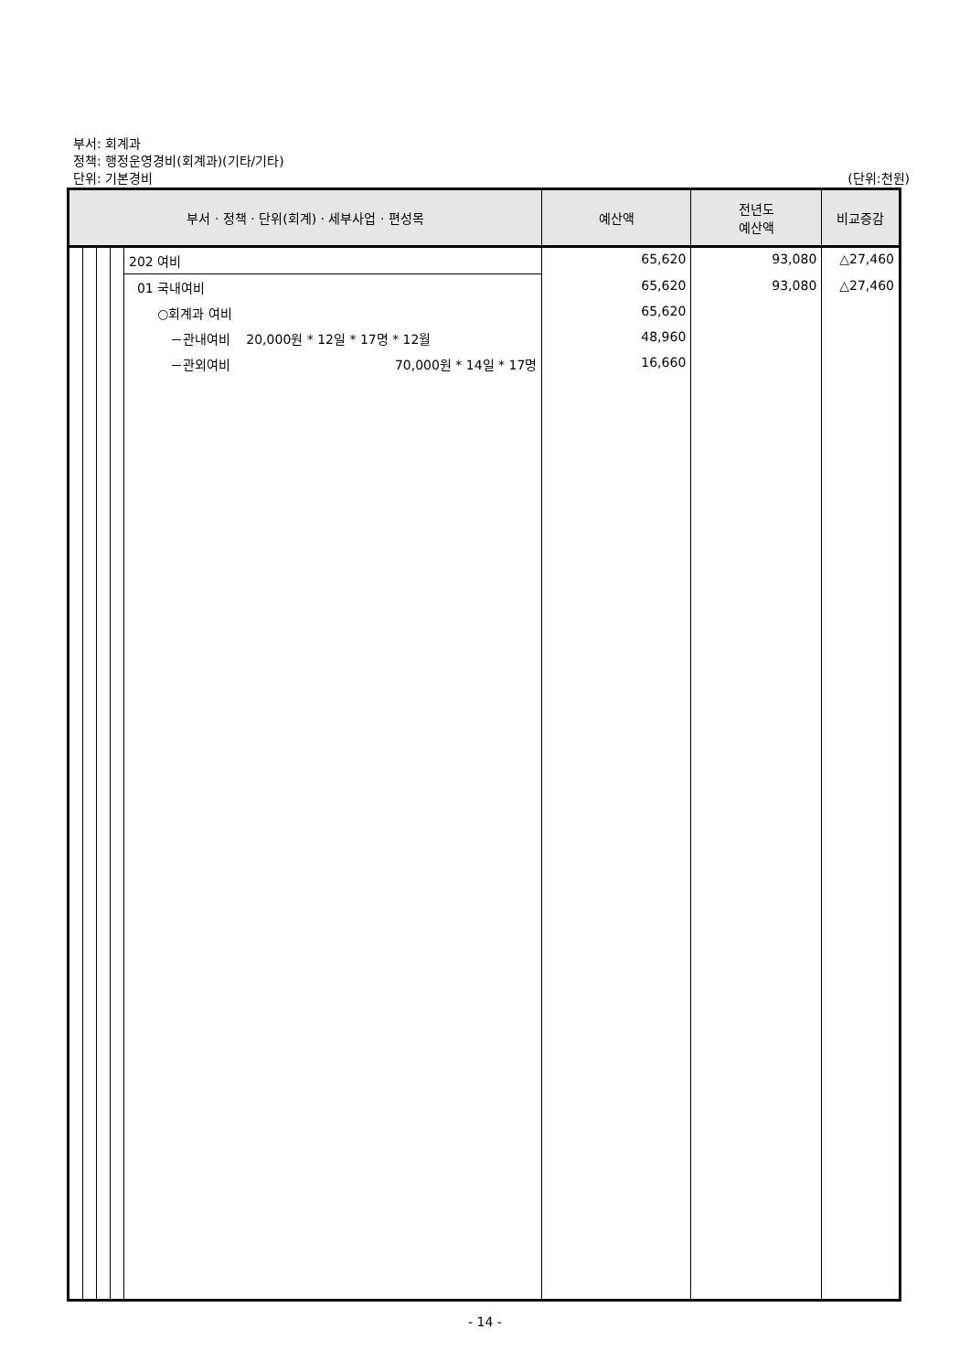부서: 회계과
정책: 행정운영경비(회계과)(기타/기타)
단위: 기본경비
(단위:천원)
| 부서 · 정책 · 단위(회계) · 세부사업 · 편성목 | | | | | 예산액 | 전년도 예산액 | 비교증감 |
| --- | --- | --- | --- | --- | --- | --- | --- |
| | | | | 202 여비 | 65,620 | 93,080 | △27,460 |
| | | | | 01 국내여비 | 65,620 | 93,080 | △27,460 |
| | | | | ○회계과 여비 | 65,620 | | |
| | | | | －관내여비 20,000원 * 12일 * 17명 * 12월 | 48,960 | | |
| | | | | －관외여비 70,000원 * 14일 * 17명 | 16,660 | | |
- 14 -